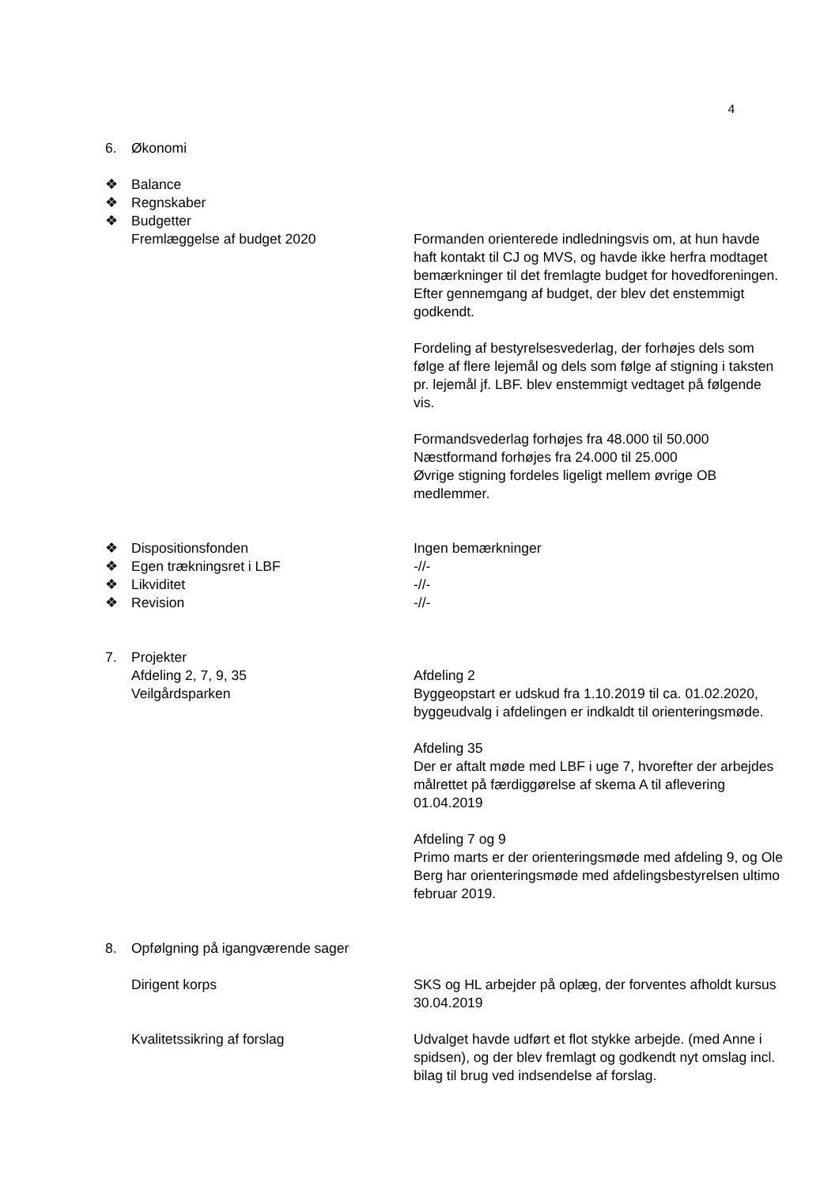4
6. Økonomi
❖ Balance
❖ Regnskaber
❖ Budgetter
Fremlæggelse af budget 2020 Formanden orienterede indledningsvis om, at hun havde haft kontakt til CJ og MVS, og havde ikke herfra modtaget bemærkninger til det fremlagte budget for hovedforeningen.
Efter gennemgang af budget, der blev det enstemmigt godkendt.
Fordeling af bestyrelsesvederlag, der forhøjes dels som følge af flere lejemål og dels som følge af stigning i taksten pr. lejemål jf. LBF. blev enstemmigt vedtaget på følgende vis.
Formandsvederlag forhøjes fra 48.000 til 50.000
Næstformand forhøjes fra 24.000 til 25.000
Øvrige stigning fordeles ligeligt mellem øvrige OB medlemmer.
❖ Dispositionsfonden Ingen bemærkninger
❖ Egen trækningsret i LBF -//-
❖ Likviditet -//-
❖ Revision -//-
7. Projekter
Afdeling 2, 7, 9, 35
Veilgårdsparken
Afdeling 2
Byggeopstart er udskud fra 1.10.2019 til ca. 01.02.2020, byggeudvalg i afdelingen er indkaldt til orienteringsmøde.
Afdeling 35
Der er aftalt møde med LBF i uge 7, hvorefter der arbejdes målrettet på færdiggørelse af skema A til aflevering 01.04.2019
Afdeling 7 og 9
Primo marts er der orienteringsmøde med afdeling 9, og Ole Berg har orienteringsmøde med afdelingsbestyrelsen ultimo februar 2019.
8. Opfølgning på igangværende sager
Dirigent korps SKS og HL arbejder på oplæg, der forventes afholdt kursus 30.04.2019
Kvalitetssikring af forslag Udvalget havde udført et flot stykke arbejde. (med Anne i spidsen), og der blev fremlagt og godkendt nyt omslag incl. bilag til brug ved indsendelse af forslag.